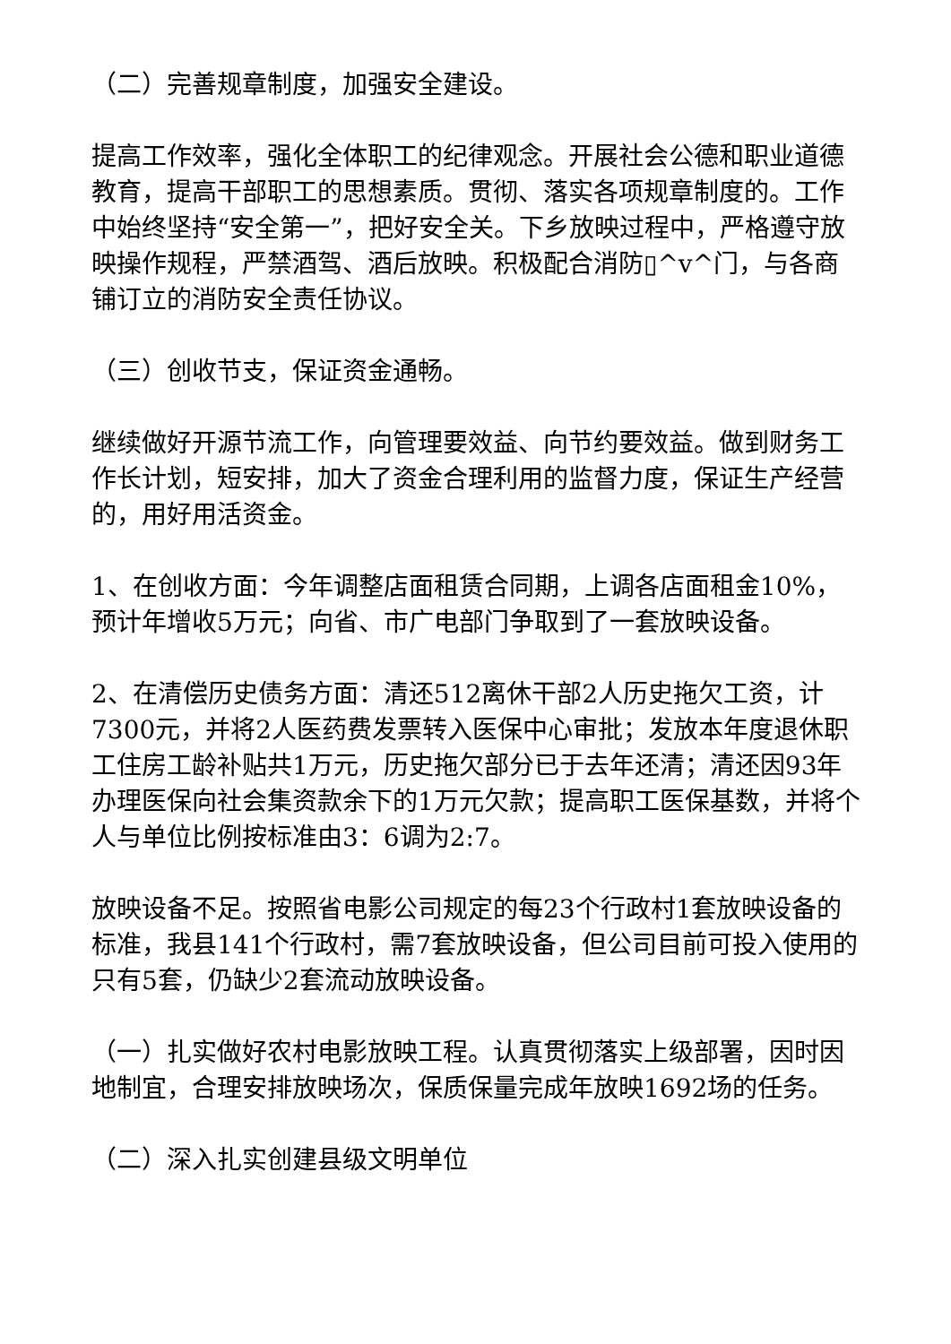（二）完善规章制度，加强安全建设。
提高工作效率，强化全体职工的纪律观念。开展社会公德和职业道德教育，提高干部职工的思想素质。贯彻、落实各项规章制度的。工作中始终坚持“安全第一”，把好安全关。下乡放映过程中，严格遵守放映操作规程，严禁酒驾、酒后放映。积极配合消防▯^v^门，与各商铺订立的消防安全责任协议。
（三）创收节支，保证资金通畅。
继续做好开源节流工作，向管理要效益、向节约要效益。做到财务工作长计划，短安排，加大了资金合理利用的监督力度，保证生产经营的，用好用活资金。
1、在创收方面：今年调整店面租赁合同期，上调各店面租金10%，预计年增收5万元；向省、市广电部门争取到了一套放映设备。
2、在清偿历史债务方面：清还512离休干部2人历史拖欠工资，计7300元，并将2人医药费发票转入医保中心审批；发放本年度退休职工住房工龄补贴共1万元，历史拖欠部分已于去年还清；清还因93年办理医保向社会集资款余下的1万元欠款；提高职工医保基数，并将个人与单位比例按标准由3：6调为2:7。
放映设备不足。按照省电影公司规定的每23个行政村1套放映设备的标准，我县141个行政村，需7套放映设备，但公司目前可投入使用的只有5套，仍缺少2套流动放映设备。
（一）扎实做好农村电影放映工程。认真贯彻落实上级部署，因时因地制宜，合理安排放映场次，保质保量完成年放映1692场的任务。
（二）深入扎实创建县级文明单位